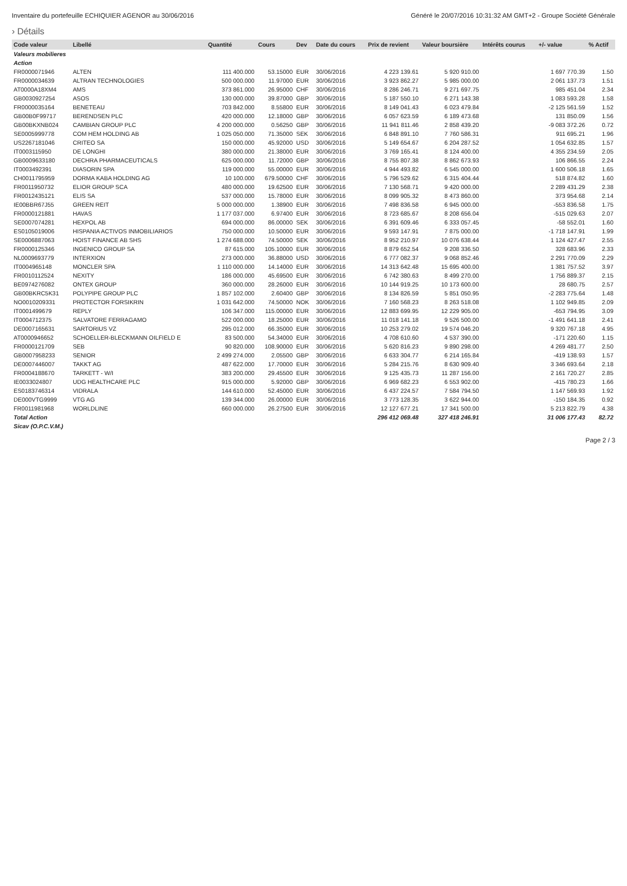Inventaire du portefeuille ECHIQUIER AGENOR au 30/06/2016 Généré le 20/07/2016 10:31:32 AM GMT+2 - Groupe Société Générale
› Détails
| Code valeur | Libellé | Quantité | Cours | Dev | Date du cours | Prix de revient | Valeur boursière | Intérêts courus | +/- value | % Actif |
| --- | --- | --- | --- | --- | --- | --- | --- | --- | --- | --- |
| Valeurs mobilieres | | | | | | | | | | |
| Action | | | | | | | | | | |
| FR0000071946 | ALTEN | 111 400.000 | 53.15000 | EUR | 30/06/2016 | 4 223 139.61 | 5 920 910.00 | | 1 697 770.39 | 1.50 |
| FR0000034639 | ALTRAN TECHNOLOGIES | 500 000.000 | 11.97000 | EUR | 30/06/2016 | 3 923 862.27 | 5 985 000.00 | | 2 061 137.73 | 1.51 |
| AT0000A18XM4 | AMS | 373 861.000 | 26.95000 | CHF | 30/06/2016 | 8 286 246.71 | 9 271 697.75 | | 985 451.04 | 2.34 |
| GB0030927254 | ASOS | 130 000.000 | 39.87000 | GBP | 30/06/2016 | 5 187 550.10 | 6 271 143.38 | | 1 083 593.28 | 1.58 |
| FR0000035164 | BENETEAU | 703 842.000 | 8.55800 | EUR | 30/06/2016 | 8 149 041.43 | 6 023 479.84 | | -2 125 561.59 | 1.52 |
| GB00B0F99717 | BERENDSEN PLC | 420 000.000 | 12.18000 | GBP | 30/06/2016 | 6 057 623.59 | 6 189 473.68 | | 131 850.09 | 1.56 |
| GB00BKXNB024 | CAMBIAN GROUP PLC | 4 200 000.000 | 0.56250 | GBP | 30/06/2016 | 11 941 811.46 | 2 858 439.20 | | -9 083 372.26 | 0.72 |
| SE0005999778 | COM HEM HOLDING AB | 1 025 050.000 | 71.35000 | SEK | 30/06/2016 | 6 848 891.10 | 7 760 586.31 | | 911 695.21 | 1.96 |
| US2267181046 | CRITEO SA | 150 000.000 | 45.92000 | USD | 30/06/2016 | 5 149 654.67 | 6 204 287.52 | | 1 054 632.85 | 1.57 |
| IT0003115950 | DE LONGHI | 380 000.000 | 21.38000 | EUR | 30/06/2016 | 3 769 165.41 | 8 124 400.00 | | 4 355 234.59 | 2.05 |
| GB0009633180 | DECHRA PHARMACEUTICALS | 625 000.000 | 11.72000 | GBP | 30/06/2016 | 8 755 807.38 | 8 862 673.93 | | 106 866.55 | 2.24 |
| IT0003492391 | DIASORIN SPA | 119 000.000 | 55.00000 | EUR | 30/06/2016 | 4 944 493.82 | 6 545 000.00 | | 1 600 506.18 | 1.65 |
| CH0011795959 | DORMA KABA HOLDING AG | 10 100.000 | 679.50000 | CHF | 30/06/2016 | 5 796 529.62 | 6 315 404.44 | | 518 874.82 | 1.60 |
| FR0011950732 | ELIOR GROUP SCA | 480 000.000 | 19.62500 | EUR | 30/06/2016 | 7 130 568.71 | 9 420 000.00 | | 2 289 431.29 | 2.38 |
| FR0012435121 | ELIS SA | 537 000.000 | 15.78000 | EUR | 30/06/2016 | 8 099 905.32 | 8 473 860.00 | | 373 954.68 | 2.14 |
| IE00BBR67J55 | GREEN REIT | 5 000 000.000 | 1.38900 | EUR | 30/06/2016 | 7 498 836.58 | 6 945 000.00 | | -553 836.58 | 1.75 |
| FR0000121881 | HAVAS | 1 177 037.000 | 6.97400 | EUR | 30/06/2016 | 8 723 685.67 | 8 208 656.04 | | -515 029.63 | 2.07 |
| SE0007074281 | HEXPOL AB | 694 000.000 | 86.00000 | SEK | 30/06/2016 | 6 391 609.46 | 6 333 057.45 | | -58 552.01 | 1.60 |
| ES0105019006 | HISPANIA ACTIVOS INMOBILIARIOS | 750 000.000 | 10.50000 | EUR | 30/06/2016 | 9 593 147.91 | 7 875 000.00 | | -1 718 147.91 | 1.99 |
| SE0006887063 | HOIST FINANCE AB SHS | 1 274 688.000 | 74.50000 | SEK | 30/06/2016 | 8 952 210.97 | 10 076 638.44 | | 1 124 427.47 | 2.55 |
| FR0000125346 | INGENICO GROUP SA | 87 615.000 | 105.10000 | EUR | 30/06/2016 | 8 879 652.54 | 9 208 336.50 | | 328 683.96 | 2.33 |
| NL0009693779 | INTERXION | 273 000.000 | 36.88000 | USD | 30/06/2016 | 6 777 082.37 | 9 068 852.46 | | 2 291 770.09 | 2.29 |
| IT0004965148 | MONCLER SPA | 1 110 000.000 | 14.14000 | EUR | 30/06/2016 | 14 313 642.48 | 15 695 400.00 | | 1 381 757.52 | 3.97 |
| FR0010112524 | NEXITY | 186 000.000 | 45.69500 | EUR | 30/06/2016 | 6 742 380.63 | 8 499 270.00 | | 1 756 889.37 | 2.15 |
| BE0974276082 | ONTEX GROUP | 360 000.000 | 28.26000 | EUR | 30/06/2016 | 10 144 919.25 | 10 173 600.00 | | 28 680.75 | 2.57 |
| GB00BKRC5K31 | POLYPIPE GROUP PLC | 1 857 102.000 | 2.60400 | GBP | 30/06/2016 | 8 134 826.59 | 5 851 050.95 | | -2 283 775.64 | 1.48 |
| NO0010209331 | PROTECTOR FORSIKRIN | 1 031 642.000 | 74.50000 | NOK | 30/06/2016 | 7 160 568.23 | 8 263 518.08 | | 1 102 949.85 | 2.09 |
| IT0001499679 | REPLY | 106 347.000 | 115.00000 | EUR | 30/06/2016 | 12 883 699.95 | 12 229 905.00 | | -653 794.95 | 3.09 |
| IT0004712375 | SALVATORE FERRAGAMO | 522 000.000 | 18.25000 | EUR | 30/06/2016 | 11 018 141.18 | 9 526 500.00 | | -1 491 641.18 | 2.41 |
| DE0007165631 | SARTORIUS VZ | 295 012.000 | 66.35000 | EUR | 30/06/2016 | 10 253 279.02 | 19 574 046.20 | | 9 320 767.18 | 4.95 |
| AT0000946652 | SCHOELLER-BLECKMANN OILFIELD E | 83 500.000 | 54.34000 | EUR | 30/06/2016 | 4 708 610.60 | 4 537 390.00 | | -171 220.60 | 1.15 |
| FR0000121709 | SEB | 90 820.000 | 108.90000 | EUR | 30/06/2016 | 5 620 816.23 | 9 890 298.00 | | 4 269 481.77 | 2.50 |
| GB0007958233 | SENIOR | 2 499 274.000 | 2.05500 | GBP | 30/06/2016 | 6 633 304.77 | 6 214 165.84 | | -419 138.93 | 1.57 |
| DE0007446007 | TAKKT AG | 487 622.000 | 17.70000 | EUR | 30/06/2016 | 5 284 215.76 | 8 630 909.40 | | 3 346 693.64 | 2.18 |
| FR0004188670 | TARKETT - W/I | 383 200.000 | 29.45500 | EUR | 30/06/2016 | 9 125 435.73 | 11 287 156.00 | | 2 161 720.27 | 2.85 |
| IE0033024807 | UDG HEALTHCARE PLC | 915 000.000 | 5.92000 | GBP | 30/06/2016 | 6 969 682.23 | 6 553 902.00 | | -415 780.23 | 1.66 |
| ES0183746314 | VIDRALA | 144 610.000 | 52.45000 | EUR | 30/06/2016 | 6 437 224.57 | 7 584 794.50 | | 1 147 569.93 | 1.92 |
| DE000VTG9999 | VTG AG | 139 344.000 | 26.00000 | EUR | 30/06/2016 | 3 773 128.35 | 3 622 944.00 | | -150 184.35 | 0.92 |
| FR0011981968 | WORLDLINE | 660 000.000 | 26.27500 | EUR | 30/06/2016 | 12 127 677.21 | 17 341 500.00 | | 5 213 822.79 | 4.38 |
| Total Action | | | | | | 296 412 069.48 | 327 418 246.91 | | 31 006 177.43 | 82.72 |
| Sicav (O.P.C.V.M.) | | | | | | | | | | |
Page 2 / 3